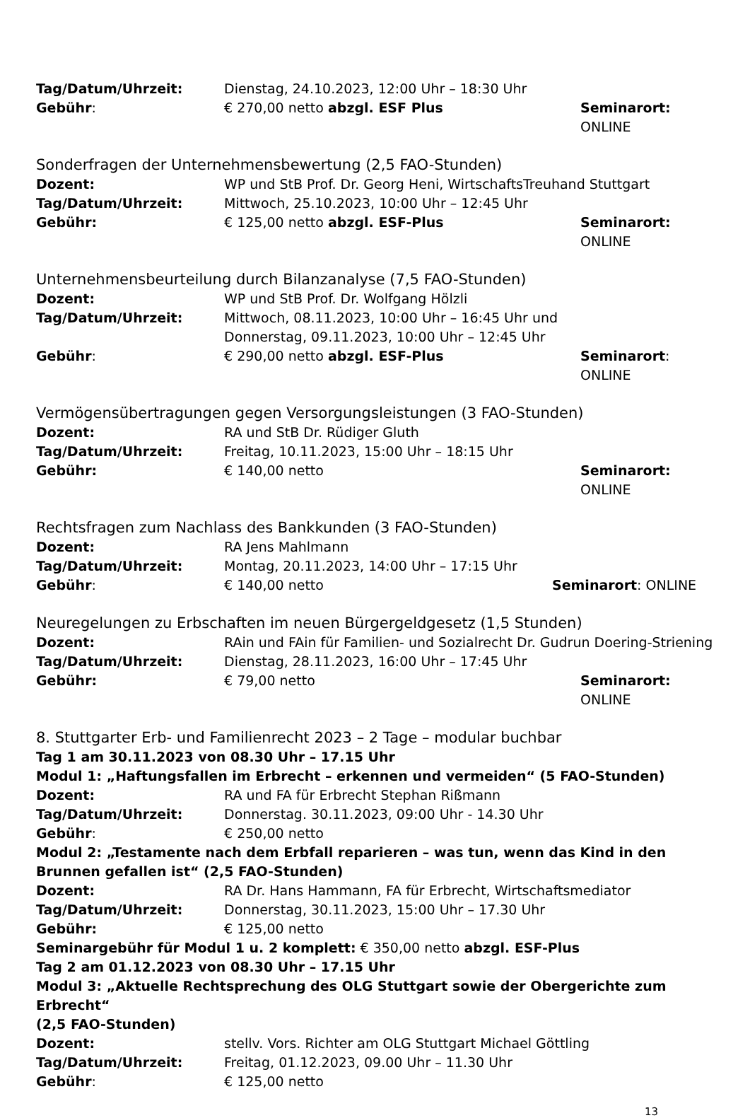Tag/Datum/Uhrzeit: Dienstag, 24.10.2023, 12:00 Uhr – 18:30 Uhr
Gebühr: € 270,00 netto abzgl. ESF Plus Seminarort: ONLINE
Sonderfragen der Unternehmensbewertung (2,5 FAO-Stunden)
Dozent: WP und StB Prof. Dr. Georg Heni, WirtschaftsTreuhand Stuttgart
Tag/Datum/Uhrzeit: Mittwoch, 25.10.2023, 10:00 Uhr – 12:45 Uhr
Gebühr: € 125,00 netto abzgl. ESF-Plus Seminarort: ONLINE
Unternehmensbeurteilung durch Bilanzanalyse (7,5 FAO-Stunden)
Dozent: WP und StB Prof. Dr. Wolfgang Hölzli
Tag/Datum/Uhrzeit: Mittwoch, 08.11.2023, 10:00 Uhr – 16:45 Uhr und
Donnerstag, 09.11.2023, 10:00 Uhr – 12:45 Uhr
Gebühr: € 290,00 netto abzgl. ESF-Plus Seminarort: ONLINE
Vermögensübertragungen gegen Versorgungsleistungen (3 FAO-Stunden)
Dozent: RA und StB Dr. Rüdiger Gluth
Tag/Datum/Uhrzeit: Freitag, 10.11.2023, 15:00 Uhr – 18:15 Uhr
Gebühr: € 140,00 netto Seminarort: ONLINE
Rechtsfragen zum Nachlass des Bankkunden (3 FAO-Stunden)
Dozent: RA Jens Mahlmann
Tag/Datum/Uhrzeit: Montag, 20.11.2023, 14:00 Uhr – 17:15 Uhr
Gebühr: € 140,00 netto Seminarort: ONLINE
Neuregelungen zu Erbschaften im neuen Bürgergeldgesetz (1,5 Stunden)
Dozent: RAin und FAin für Familien- und Sozialrecht Dr. Gudrun Doering-Striening
Tag/Datum/Uhrzeit: Dienstag, 28.11.2023, 16:00 Uhr – 17:45 Uhr
Gebühr: € 79,00 netto Seminarort: ONLINE
8. Stuttgarter Erb- und Familienrecht 2023 – 2 Tage – modular buchbar
Tag 1 am 30.11.2023 von 08.30 Uhr – 17.15 Uhr
Modul 1: „Haftungsfallen im Erbrecht – erkennen und vermeiden“ (5 FAO-Stunden)
Dozent: RA und FA für Erbrecht Stephan Rißmann
Tag/Datum/Uhrzeit: Donnerstag. 30.11.2023, 09:00 Uhr - 14.30 Uhr
Gebühr: € 250,00 netto
Modul 2: „Testamente nach dem Erbfall reparieren – was tun, wenn das Kind in den Brunnen gefallen ist“ (2,5 FAO-Stunden)
Dozent: RA Dr. Hans Hammann, FA für Erbrecht, Wirtschaftsmediator
Tag/Datum/Uhrzeit: Donnerstag, 30.11.2023, 15:00 Uhr – 17.30 Uhr
Gebühr: € 125,00 netto
Seminargebühr für Modul 1 u. 2 komplett: € 350,00 netto abzgl. ESF-Plus
Tag 2 am 01.12.2023 von 08.30 Uhr – 17.15 Uhr
Modul 3: „Aktuelle Rechtsprechung des OLG Stuttgart sowie der Obergerichte zum Erbrecht“
(2,5 FAO-Stunden)
Dozent: stellv. Vors. Richter am OLG Stuttgart Michael Göttling
Tag/Datum/Uhrzeit: Freitag, 01.12.2023, 09.00 Uhr – 11.30 Uhr
Gebühr: € 125,00 netto
13